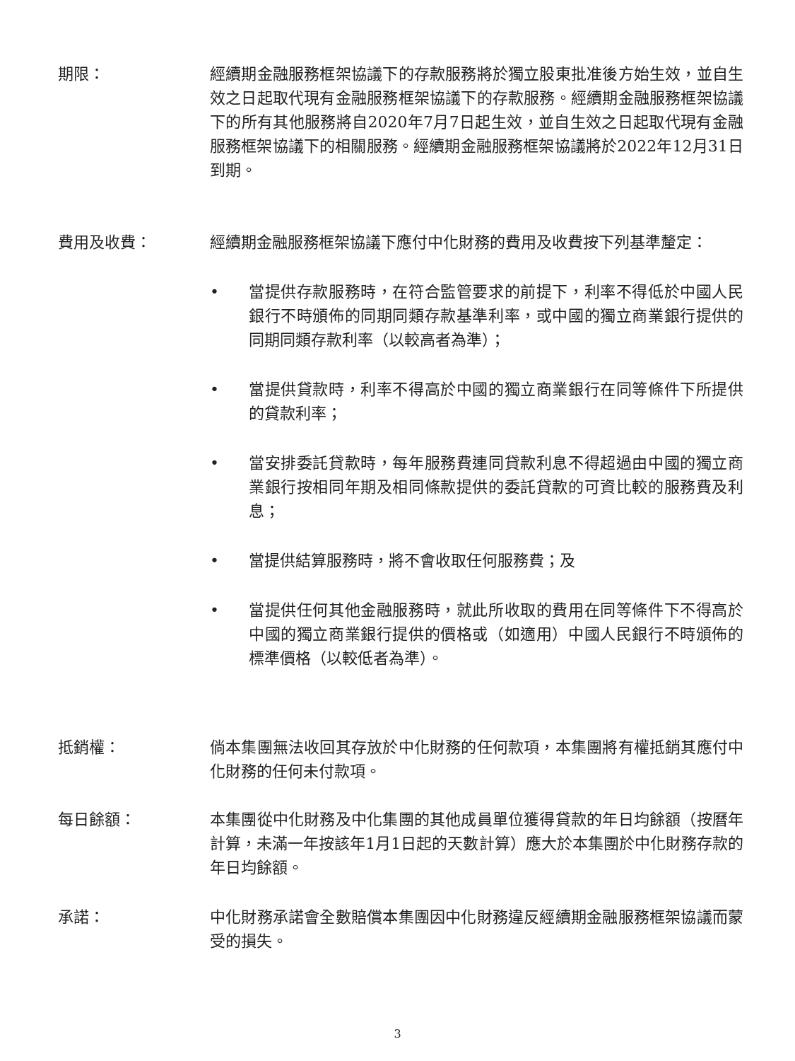期限： 經續期金融服務框架協議下的存款服務將於獨立股東批准後方始生效，並自生效之日起取代現有金融服務框架協議下的存款服務。經續期金融服務框架協議下的所有其他服務將自2020年7月7日起生效，並自生效之日起取代現有金融服務框架協議下的相關服務。經續期金融服務框架協議將於2022年12月31日到期。
費用及收費： 經續期金融服務框架協議下應付中化財務的費用及收費按下列基準釐定：
• 當提供存款服務時，在符合監管要求的前提下，利率不得低於中國人民銀行不時頒佈的同期同類存款基準利率，或中國的獨立商業銀行提供的同期同類存款利率（以較高者為準）；
• 當提供貸款時，利率不得高於中國的獨立商業銀行在同等條件下所提供的貸款利率；
• 當安排委託貸款時，每年服務費連同貸款利息不得超過由中國的獨立商業銀行按相同年期及相同條款提供的委託貸款的可資比較的服務費及利息；
• 當提供結算服務時，將不會收取任何服務費；及
• 當提供任何其他金融服務時，就此所收取的費用在同等條件下不得高於中國的獨立商業銀行提供的價格或（如適用）中國人民銀行不時頒佈的標準價格（以較低者為準）。
抵銷權： 倘本集團無法收回其存放於中化財務的任何款項，本集團將有權抵銷其應付中化財務的任何未付款項。
每日餘額： 本集團從中化財務及中化集團的其他成員單位獲得貸款的年日均餘額（按曆年計算，未滿一年按該年1月1日起的天數計算）應大於本集團於中化財務存款的年日均餘額。
承諾： 中化財務承諾會全數賠償本集團因中化財務違反經續期金融服務框架協議而蒙受的損失。
3